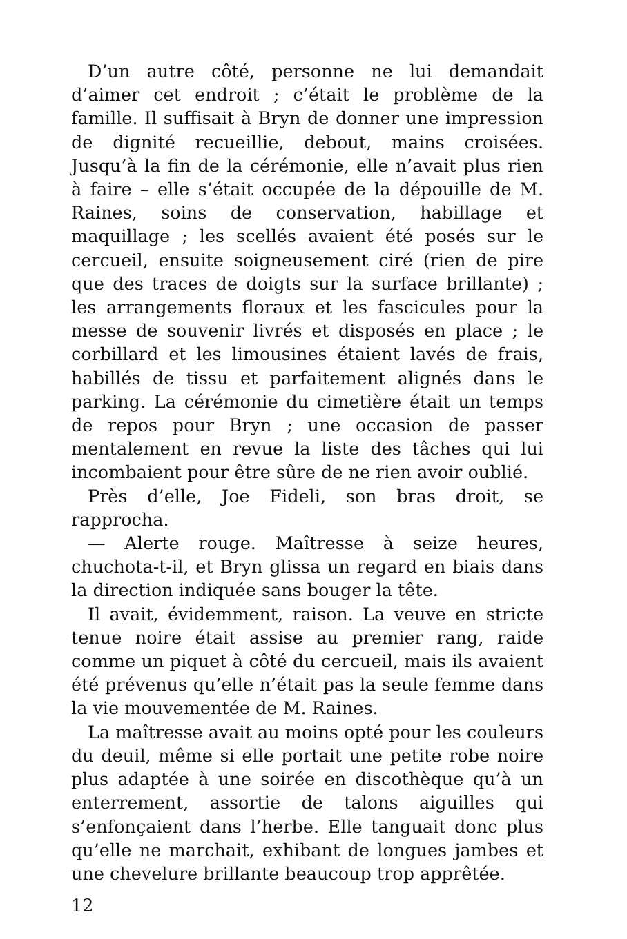D’un autre côté, personne ne lui demandait d’aimer cet endroit ; c’était le problème de la famille. Il suffisait à Bryn de donner une impression de dignité recueillie, debout, mains croisées. Jusqu’à la fin de la cérémonie, elle n’avait plus rien à faire – elle s’était occupée de la dépouille de M. Raines, soins de conservation, habillage et maquillage ; les scellés avaient été posés sur le cercueil, ensuite soigneusement ciré (rien de pire que des traces de doigts sur la surface brillante) ; les arrangements floraux et les fascicules pour la messe de souvenir livrés et disposés en place ; le corbillard et les limousines étaient lavés de frais, habillés de tissu et parfaitement alignés dans le parking. La cérémonie du cimetière était un temps de repos pour Bryn ; une occasion de passer mentalement en revue la liste des tâches qui lui incombaient pour être sûre de ne rien avoir oublié.
Près d’elle, Joe Fideli, son bras droit, se rapprocha.
— Alerte rouge. Maîtresse à seize heures, chuchota-t-il, et Bryn glissa un regard en biais dans la direction indiquée sans bouger la tête.
Il avait, évidemment, raison. La veuve en stricte tenue noire était assise au premier rang, raide comme un piquet à côté du cercueil, mais ils avaient été prévenus qu’elle n’était pas la seule femme dans la vie mouvementée de M. Raines.
La maîtresse avait au moins opté pour les couleurs du deuil, même si elle portait une petite robe noire plus adaptée à une soirée en discothèque qu’à un enterrement, assortie de talons aiguilles qui s’enfonçaient dans l’herbe. Elle tanguait donc plus qu’elle ne marchait, exhibant de longues jambes et une chevelure brillante beaucoup trop apprêtée.
12